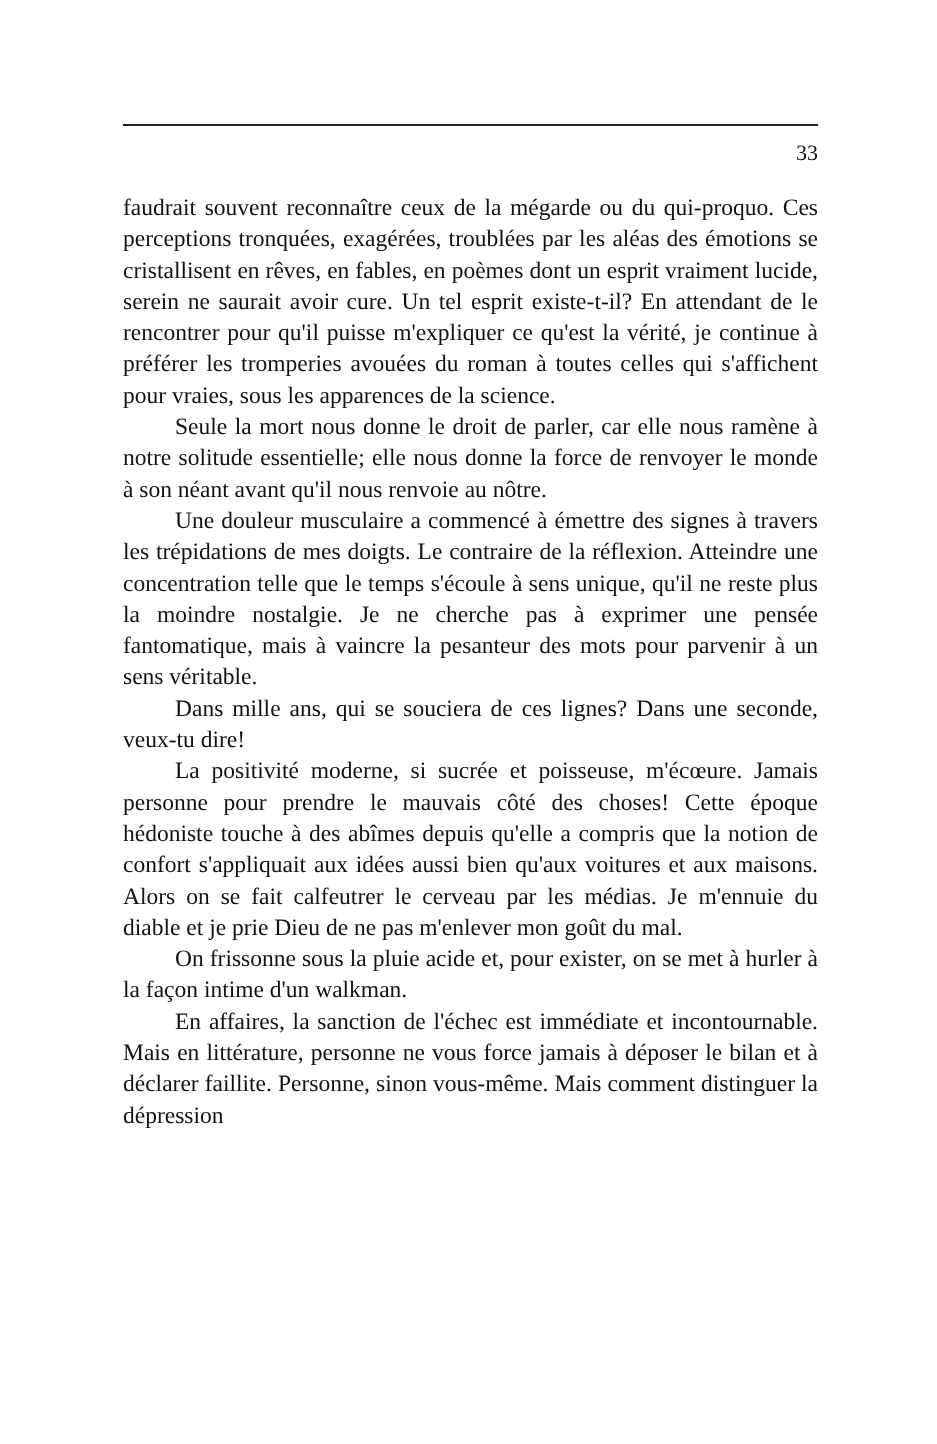33
faudrait souvent reconnaître ceux de la mégarde ou du qui-proquo. Ces perceptions tronquées, exagérées, troublées par les aléas des émotions se cristallisent en rêves, en fables, en poèmes dont un esprit vraiment lucide, serein ne saurait avoir cure. Un tel esprit existe-t-il? En attendant de le rencontrer pour qu'il puisse m'expliquer ce qu'est la vérité, je continue à préférer les tromperies avouées du roman à toutes celles qui s'affichent pour vraies, sous les apparences de la science.
Seule la mort nous donne le droit de parler, car elle nous ramène à notre solitude essentielle; elle nous donne la force de renvoyer le monde à son néant avant qu'il nous renvoie au nôtre.
Une douleur musculaire a commencé à émettre des signes à travers les trépidations de mes doigts. Le contraire de la réflexion. Atteindre une concentration telle que le temps s'écoule à sens unique, qu'il ne reste plus la moindre nostalgie. Je ne cherche pas à exprimer une pensée fantomatique, mais à vaincre la pesanteur des mots pour parvenir à un sens véritable.
Dans mille ans, qui se souciera de ces lignes? Dans une seconde, veux-tu dire!
La positivité moderne, si sucrée et poisseuse, m'écœure. Jamais personne pour prendre le mauvais côté des choses! Cette époque hédoniste touche à des abîmes depuis qu'elle a compris que la notion de confort s'appliquait aux idées aussi bien qu'aux voitures et aux maisons. Alors on se fait calfeutrer le cerveau par les médias. Je m'ennuie du diable et je prie Dieu de ne pas m'enlever mon goût du mal.
On frissonne sous la pluie acide et, pour exister, on se met à hurler à la façon intime d'un walkman.
En affaires, la sanction de l'échec est immédiate et incontournable. Mais en littérature, personne ne vous force jamais à déposer le bilan et à déclarer faillite. Personne, sinon vous-même. Mais comment distinguer la dépression